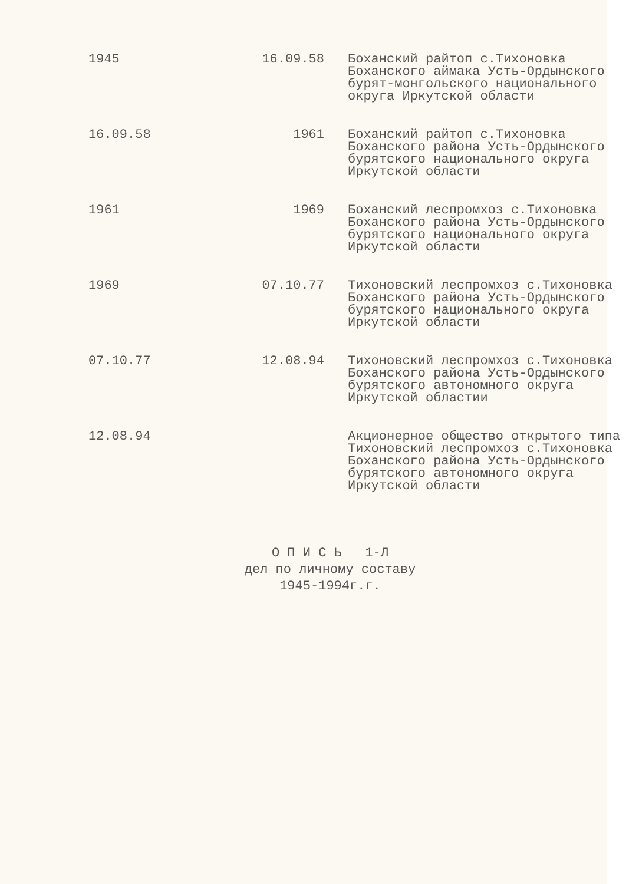| 1945 | 16.09.58 | Боханский райтоп с.Тихоновка Боханского аймака Усть-Ордынского бурят-монгольского национального округа Иркутской области |
| 16.09.58 | 1961 | Боханский райтоп с.Тихоновка Боханского района Усть-Ордынского бурятского национального округа Иркутской области |
| 1961 | 1969 | Боханский леспромхоз с.Тихоновка Боханского района Усть-Ордынского бурятского национального округа Иркутской области |
| 1969 | 07.10.77 | Тихоновский леспромхоз с.Тихоновка Боханского района Усть-Ордынского бурятского национального округа Иркутской области |
| 07.10.77 | 12.08.94 | Тихоновский леспромхоз с.Тихоновка Боханского района Усть-Ордынского бурятского автономного округа Иркутской областии |
| 12.08.94 | | Акционерное общество открытого типа Тихоновский леспромхоз с.Тихоновка Боханского района Усть-Ордынского бурятского автономного округа Иркутской области |
О П И С Ь 1-Л
дел по личному составу
1945-1994г.г.